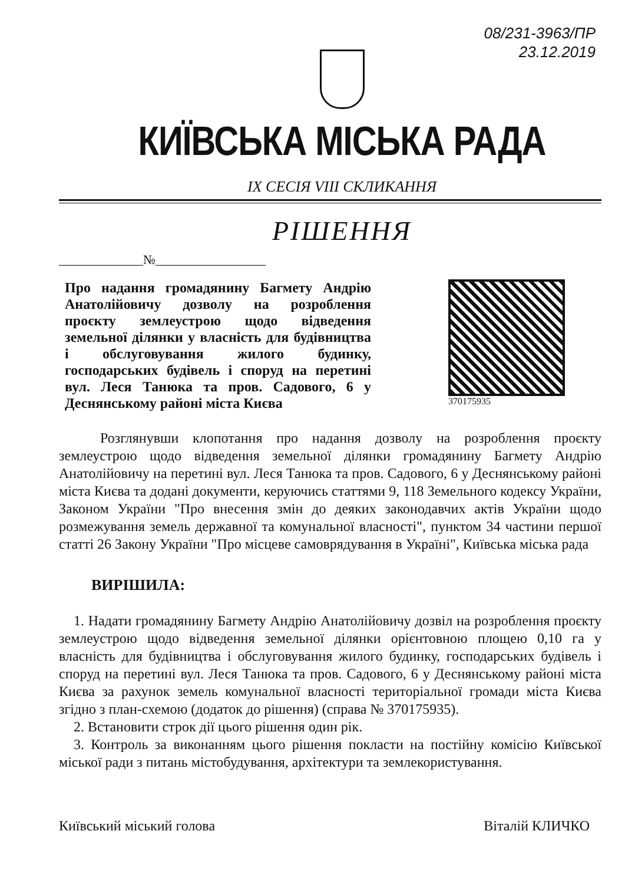08/231-3963/ПР
23.12.2019
КИЇВСЬКА МІСЬКА РАДА
IX СЕСІЯ VIII СКЛИКАННЯ
РІШЕННЯ
_____________№_________________
Про надання громадянину Багмету Андрію Анатолійовичу дозволу на розроблення проєкту землеустрою щодо відведення земельної ділянки у власність для будівництва і обслуговування жилого будинку, господарських будівель і споруд на перетині вул. Леся Танюка та пров. Садового, 6 у Деснянському районі міста Києва
370175935
Розглянувши клопотання про надання дозволу на розроблення проєкту землеустрою щодо відведення земельної ділянки громадянину Багмету Андрію Анатолійовичу на перетині вул. Леся Танюка та пров. Садового, 6 у Деснянському районі міста Києва та додані документи, керуючись статтями 9, 118 Земельного кодексу України, Законом України "Про внесення змін до деяких законодавчих актів України щодо розмежування земель державної та комунальної власності", пунктом 34 частини першої статті 26 Закону України "Про місцеве самоврядування в Україні", Київська міська рада
ВИРІШИЛА:
1. Надати громадянину Багмету Андрію Анатолійовичу дозвіл на розроблення проєкту землеустрою щодо відведення земельної ділянки орієнтовною площею 0,10 га у власність для будівництва і обслуговування жилого будинку, господарських будівель і споруд на перетині вул. Леся Танюка та пров. Садового, 6 у Деснянському районі міста Києва за рахунок земель комунальної власності територіальної громади міста Києва згідно з план-схемою (додаток до рішення) (справа № 370175935).
2. Встановити строк дії цього рішення один рік.
3. Контроль за виконанням цього рішення покласти на постійну комісію Київської міської ради з питань містобудування, архітектури та землекористування.
Київський міський голова Віталій КЛИЧКО